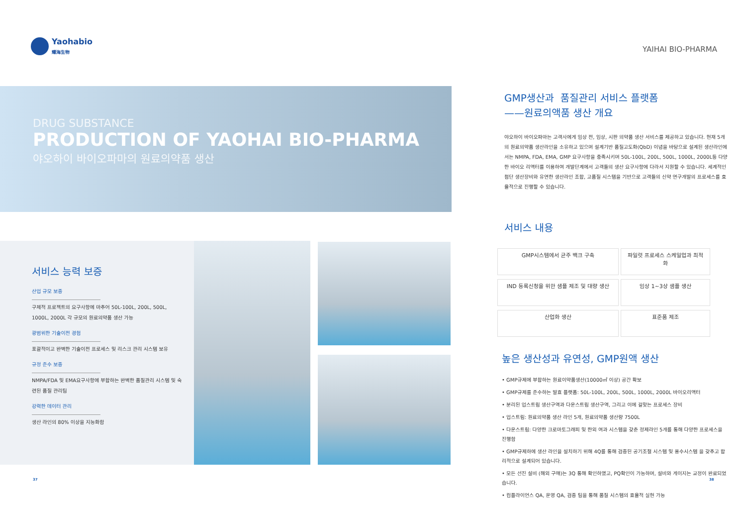Yaohabio
耀海生物
DRUG SUBSTANCE
PRODUCTION OF YAOHAI BIO-PHARMA
야오하이 바이오파마의 원료의약품 생산
서비스 능력 보증
산업 규모 보증
구체적 프로젝트의 요구사항에 마추어 50L-100L, 200L, 500L, 1000L, 2000L 각 규모의 원료의약품 생산 가능
광범위한 기술이전 경험
포괄적이고 완벽한 기술이전 프로세스 및 리스크 관리 시스템 보유
규정 준수 보증
NMPA/FDA 및 EMA요구사항에 부합하는 완벽한 품질관리 시스템 및 숙련된 품질 관리팀
강력한 데이터 관리
생산 라인의 80% 이상을 지능화함
37
YAIHAI BIO-PHARMA
GMP생산과 품질관리 서비스 플랫폼
——원료의액품 생산 개요
야오하이 바이오파마는 고객사에게 임상 전, 임상, 시판 의약품 생산 서비스를 제공하고 있습니다. 현재 5개의 원료의약품 생산라인을 소유하고 있으며 설계기반 품질고도화(QbD) 이념을 바탕으로 설계된 생산라인에서는 NMPA, FDA, EMA, GMP 요구사항을 충족시키며 50L-100L, 200L, 500L, 1000L, 2000L등 다양한 바이오 리액터를 이용하여 개발단계에서 고객들의 생산 요구사항에 다라서 지원할 수 있습니다. 세계적인 첨단 생산장비와 유연한 생산라인 조합, 고품질 시스템을 기반으로 고객들의 신약 연구개발의 프로세스를 효율적으로 진행할 수 있습니다.
서비스 내용
GMP시스템에서 균주 백크 구축
파일럿 프로세스 스케일업과 최적화
IND 등록신청을 위한 샘플 제조 및 대량 생산
임상 1~3상 샘플 생산
산업화 생산
표준품 제조
높은 생산성과 유연성, GMP원액 생산
• GMP규제에 부합하는 원료이약품생산(10000㎡ 이상) 공간 확보
• GMP규제를 준수하는 발효 플랫폼: 50L-100L, 200L, 500L, 1000L, 2000L 바이오리액터
• 분리된 업스트림 생산구역과 다운스트림 생산구역, 그리고 이에 걸맞는 프로세스 장비
• 업스트림: 원료의약품 생산 라인 5개, 원료의약품 생산량 7500L
• 다운스트림: 다양한 크로마토그래피 및 한외 여과 시스템을 갖춘 정제라인 5개를 통해 다양한 프로세스을 진행함
• GMP규제하에 생산 라인을 설치하기 위해 4Q를 통해 검증된 공기조절 시스템 및 용수시스템 을 갖추고 합리적으로 설계되어 있습니다.
• 모든 선진 설비 (해외 구매)는 3Q 통해 확인하였고, PQ확인이 가능하며, 설비와 게이지는 교정이 완료되었습니다.
• 컴플라이언스 QA, 운영 QA, 검증 팀을 통해 품질 시스템의 효율적 실현 가능
38